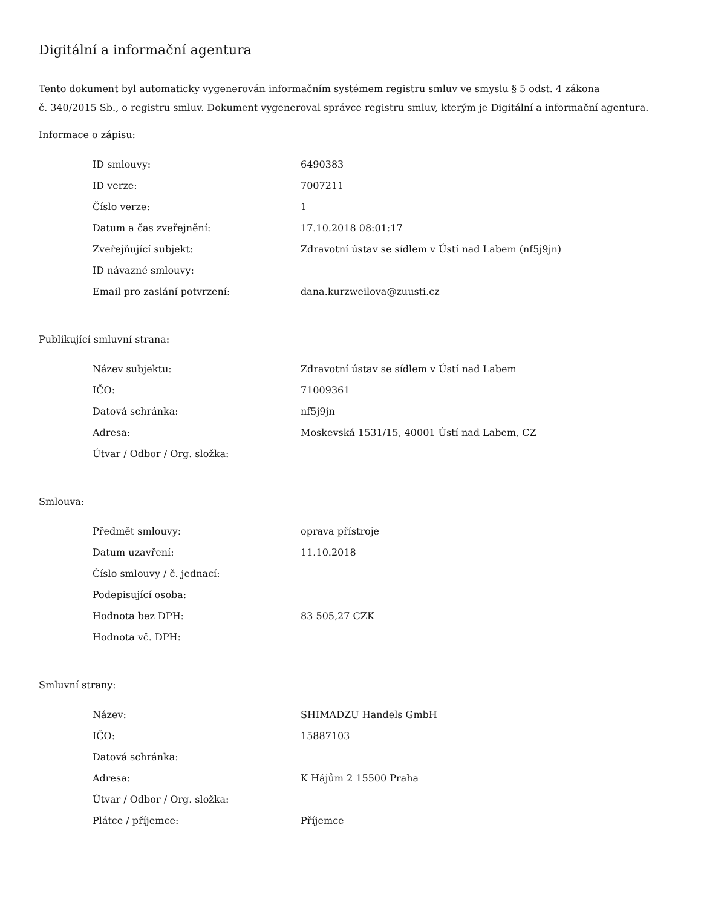Digitální a informační agentura
Tento dokument byl automaticky vygenerován informačním systémem registru smluv ve smyslu § 5 odst. 4 zákona
č. 340/2015 Sb., o registru smluv. Dokument vygeneroval správce registru smluv, kterým je Digitální a informační agentura.
Informace o zápisu:
| ID smlouvy: | 6490383 |
| ID verze: | 7007211 |
| Číslo verze: | 1 |
| Datum a čas zveřejnění: | 17.10.2018 08:01:17 |
| Zveřejňující subjekt: | Zdravotní ústav se sídlem v Ústí nad Labem (nf5j9jn) |
| ID návazné smlouvy: | |
| Email pro zaslání potvrzení: | dana.kurzweilova@zuusti.cz |
Publikující smluvní strana:
| Název subjektu: | Zdravotní ústav se sídlem v Ústí nad Labem |
| IČO: | 71009361 |
| Datová schránka: | nf5j9jn |
| Adresa: | Moskevská 1531/15, 40001 Ústí nad Labem, CZ |
| Útvar / Odbor / Org. složka: | |
Smlouva:
| Předmět smlouvy: | oprava přístroje |
| Datum uzavření: | 11.10.2018 |
| Číslo smlouvy / č. jednací: | |
| Podepisující osoba: | |
| Hodnota bez DPH: | 83 505,27 CZK |
| Hodnota vč. DPH: | |
Smluvní strany:
| Název: | SHIMADZU Handels GmbH |
| IČO: | 15887103 |
| Datová schránka: | |
| Adresa: | K Hájům 2 15500 Praha |
| Útvar / Odbor / Org. složka: | |
| Plátce / příjemce: | Příjemce |